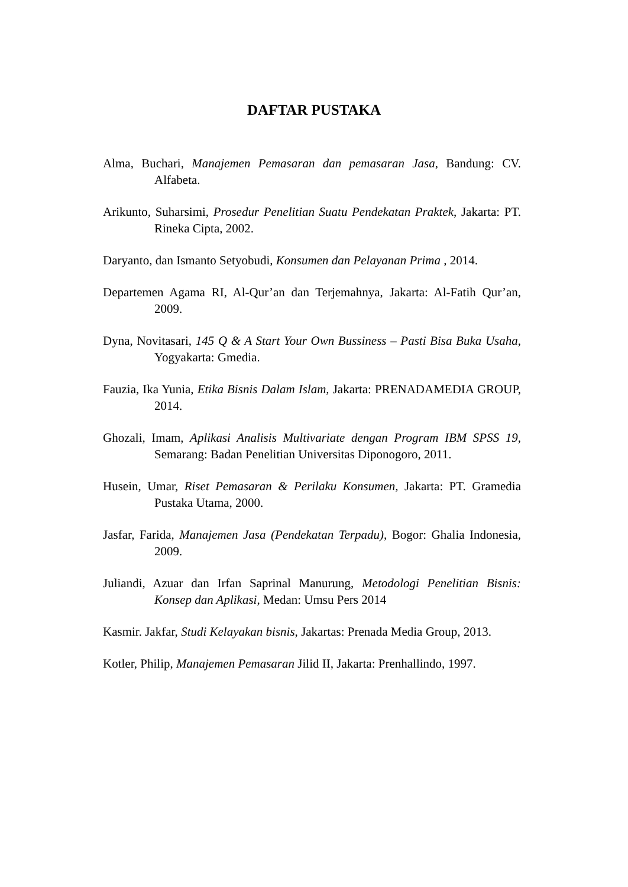DAFTAR PUSTAKA
Alma, Buchari, Manajemen Pemasaran dan pemasaran Jasa, Bandung: CV. Alfabeta.
Arikunto, Suharsimi, Prosedur Penelitian Suatu Pendekatan Praktek, Jakarta: PT. Rineka Cipta, 2002.
Daryanto, dan Ismanto Setyobudi, Konsumen dan Pelayanan Prima , 2014.
Departemen Agama RI, Al-Qur’an dan Terjemahnya, Jakarta: Al-Fatih Qur’an, 2009.
Dyna, Novitasari, 145 Q & A Start Your Own Bussiness – Pasti Bisa Buka Usaha, Yogyakarta: Gmedia.
Fauzia, Ika Yunia, Etika Bisnis Dalam Islam, Jakarta: PRENADAMEDIA GROUP, 2014.
Ghozali, Imam, Aplikasi Analisis Multivariate dengan Program IBM SPSS 19, Semarang: Badan Penelitian Universitas Diponogoro, 2011.
Husein, Umar, Riset Pemasaran & Perilaku Konsumen, Jakarta: PT. Gramedia Pustaka Utama, 2000.
Jasfar, Farida, Manajemen Jasa (Pendekatan Terpadu), Bogor: Ghalia Indonesia, 2009.
Juliandi, Azuar dan Irfan Saprinal Manurung, Metodologi Penelitian Bisnis: Konsep dan Aplikasi, Medan: Umsu Pers 2014
Kasmir. Jakfar, Studi Kelayakan bisnis, Jakartas: Prenada Media Group, 2013.
Kotler, Philip, Manajemen Pemasaran Jilid II, Jakarta: Prenhallindo, 1997.